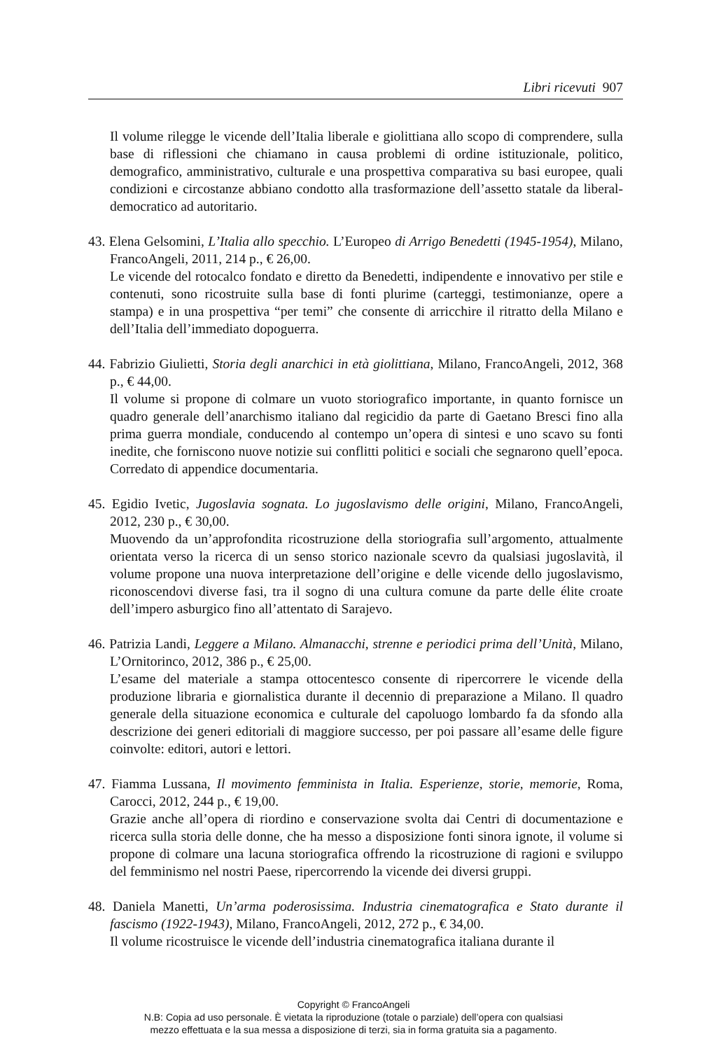Libri ricevuti 907
Il volume rilegge le vicende dell’Italia liberale e giolittiana allo scopo di comprendere, sulla base di riflessioni che chiamano in causa problemi di ordine istituzionale, politico, demografico, amministrativo, culturale e una prospettiva comparativa su basi europee, quali condizioni e circostanze abbiano condotto alla trasformazione dell’assetto statale da liberal-democratico ad autoritario.
43. Elena Gelsomini, L’Italia allo specchio. L’Europeo di Arrigo Benedetti (1945-1954), Milano, FrancoAngeli, 2011, 214 p., € 26,00.
Le vicende del rotocalco fondato e diretto da Benedetti, indipendente e innovativo per stile e contenuti, sono ricostruite sulla base di fonti plurime (carteggi, testimonianze, opere a stampa) e in una prospettiva “per temi” che consente di arricchire il ritratto della Milano e dell’Italia dell’immediato dopoguerra.
44. Fabrizio Giulietti, Storia degli anarchici in età giolittiana, Milano, FrancoAngeli, 2012, 368 p., € 44,00.
Il volume si propone di colmare un vuoto storiografico importante, in quanto fornisce un quadro generale dell’anarchismo italiano dal regicidio da parte di Gaetano Bresci fino alla prima guerra mondiale, conducendo al contempo un’opera di sintesi e uno scavo su fonti inedite, che forniscono nuove notizie sui conflitti politici e sociali che segnarono quell’epoca. Corredato di appendice documentaria.
45. Egidio Ivetic, Jugoslavia sognata. Lo jugoslavismo delle origini, Milano, FrancoAngeli, 2012, 230 p., € 30,00.
Muovendo da un’approfondita ricostruzione della storiografia sull’argomento, attualmente orientata verso la ricerca di un senso storico nazionale scevro da qualsiasi jugoslavità, il volume propone una nuova interpretazione dell’origine e delle vicende dello jugoslavismo, riconoscendovi diverse fasi, tra il sogno di una cultura comune da parte delle élite croate dell’impero asburgico fino all’attentato di Sarajevo.
46. Patrizia Landi, Leggere a Milano. Almanacchi, strenne e periodici prima dell’Unità, Milano, L’Ornitorinco, 2012, 386 p., € 25,00.
L’esame del materiale a stampa ottocentesco consente di ripercorrere le vicende della produzione libraria e giornalistica durante il decennio di preparazione a Milano. Il quadro generale della situazione economica e culturale del capoluogo lombardo fa da sfondo alla descrizione dei generi editoriali di maggiore successo, per poi passare all’esame delle figure coinvolte: editori, autori e lettori.
47. Fiamma Lussana, Il movimento femminista in Italia. Esperienze, storie, memorie, Roma, Carocci, 2012, 244 p., € 19,00.
Grazie anche all’opera di riordino e conservazione svolta dai Centri di documentazione e ricerca sulla storia delle donne, che ha messo a disposizione fonti sinora ignote, il volume si propone di colmare una lacuna storiografica offrendo la ricostruzione di ragioni e sviluppo del femminismo nel nostri Paese, ripercorrendo la vicende dei diversi gruppi.
48. Daniela Manetti, Un’arma poderosissima. Industria cinematografica e Stato durante il fascismo (1922-1943), Milano, FrancoAngeli, 2012, 272 p., € 34,00.
Il volume ricostruisce le vicende dell’industria cinematografica italiana durante il
Copyright © FrancoAngeli
N.B: Copia ad uso personale. È vietata la riproduzione (totale o parziale) dell’opera con qualsiasi
mezzo effettuata e la sua messa a disposizione di terzi, sia in forma gratuita sia a pagamento.